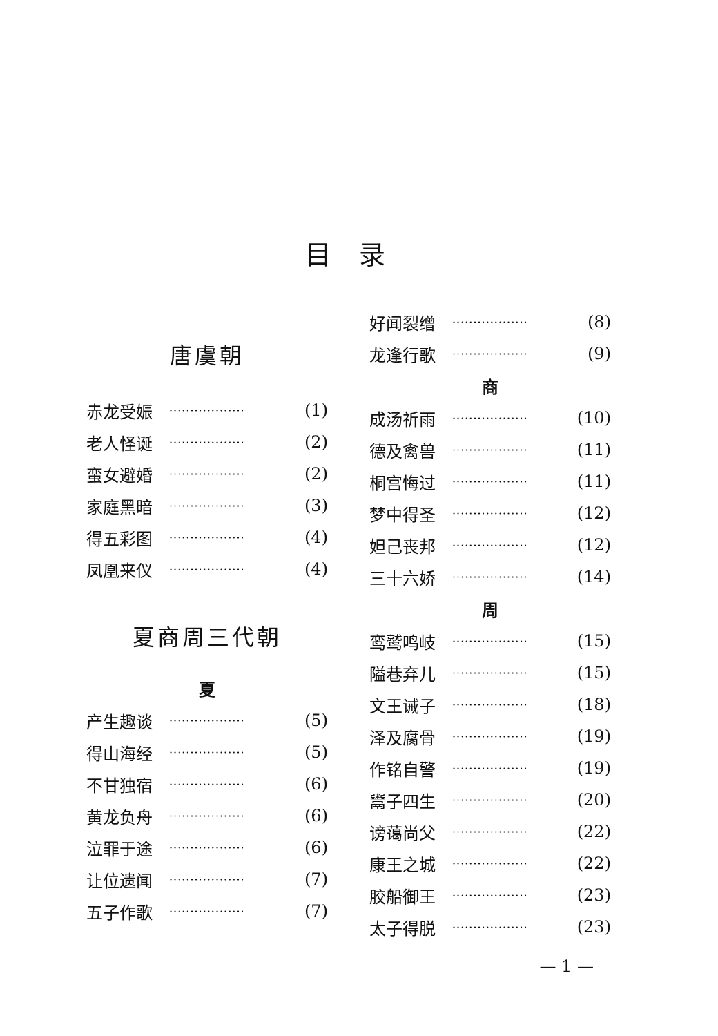目录
唐虞朝
赤龙受娠 ·················· (1)
老人怪诞 ·················· (2)
蛮女避婚 ·················· (2)
家庭黑暗 ·················· (3)
得五彩图 ·················· (4)
凤凰来仪 ·················· (4)
夏商周三代朝
夏
产生趣谈 ·················· (5)
得山海经 ·················· (5)
不甘独宿 ·················· (6)
黄龙负舟 ·················· (6)
泣罪于途 ·················· (6)
让位遗闻 ·················· (7)
五子作歌 ·················· (7)
好闻裂缯 ·················· (8)
龙逢行歌 ·················· (9)
商
成汤祈雨 ·················· (10)
德及禽兽 ·················· (11)
桐宫悔过 ·················· (11)
梦中得圣 ·················· (12)
妲己丧邦 ·················· (12)
三十六娇 ·················· (14)
周
鸾鹫鸣岐 ·················· (15)
隘巷弃儿 ·················· (15)
文王诫子 ·················· (18)
泽及腐骨 ·················· (19)
作铭自警 ·················· (19)
鬻子四生 ·················· (20)
谤蔼尚父 ·················· (22)
康王之城 ·················· (22)
胶船御王 ·················· (23)
太子得脱 ·················· (23)
— 1 —